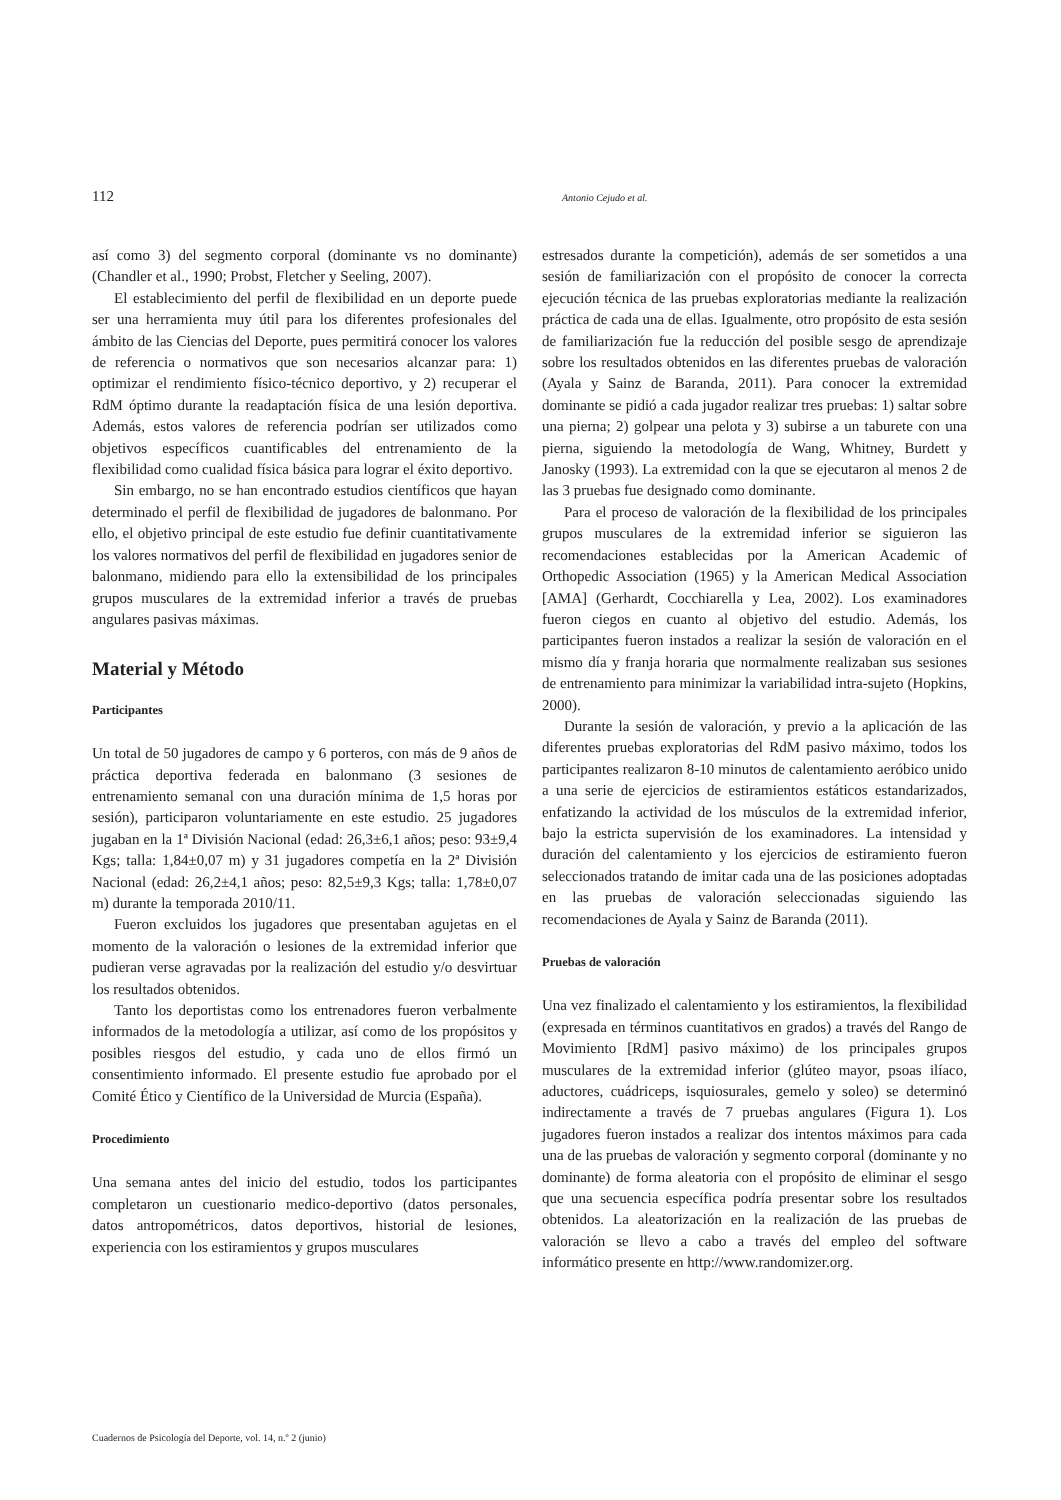112 Antonio Cejudo et al.
así como 3) del segmento corporal (dominante vs no dominante) (Chandler et al., 1990; Probst, Fletcher y Seeling, 2007).
El establecimiento del perfil de flexibilidad en un deporte puede ser una herramienta muy útil para los diferentes profesionales del ámbito de las Ciencias del Deporte, pues permitirá conocer los valores de referencia o normativos que son necesarios alcanzar para: 1) optimizar el rendimiento físico-técnico deportivo, y 2) recuperar el RdM óptimo durante la readaptación física de una lesión deportiva. Además, estos valores de referencia podrían ser utilizados como objetivos específicos cuantificables del entrenamiento de la flexibilidad como cualidad física básica para lograr el éxito deportivo.
Sin embargo, no se han encontrado estudios científicos que hayan determinado el perfil de flexibilidad de jugadores de balonmano. Por ello, el objetivo principal de este estudio fue definir cuantitativamente los valores normativos del perfil de flexibilidad en jugadores senior de balonmano, midiendo para ello la extensibilidad de los principales grupos musculares de la extremidad inferior a través de pruebas angulares pasivas máximas.
Material y Método
Participantes
Un total de 50 jugadores de campo y 6 porteros, con más de 9 años de práctica deportiva federada en balonmano (3 sesiones de entrenamiento semanal con una duración mínima de 1,5 horas por sesión), participaron voluntariamente en este estudio. 25 jugadores jugaban en la 1ª División Nacional (edad: 26,3±6,1 años; peso: 93±9,4 Kgs; talla: 1,84±0,07 m) y 31 jugadores competía en la 2ª División Nacional (edad: 26,2±4,1 años; peso: 82,5±9,3 Kgs; talla: 1,78±0,07 m) durante la temporada 2010/11.
Fueron excluidos los jugadores que presentaban agujetas en el momento de la valoración o lesiones de la extremidad inferior que pudieran verse agravadas por la realización del estudio y/o desvirtuar los resultados obtenidos.
Tanto los deportistas como los entrenadores fueron verbalmente informados de la metodología a utilizar, así como de los propósitos y posibles riesgos del estudio, y cada uno de ellos firmó un consentimiento informado. El presente estudio fue aprobado por el Comité Ético y Científico de la Universidad de Murcia (España).
Procedimiento
Una semana antes del inicio del estudio, todos los participantes completaron un cuestionario medico-deportivo (datos personales, datos antropométricos, datos deportivos, historial de lesiones, experiencia con los estiramientos y grupos musculares
estresados durante la competición), además de ser sometidos a una sesión de familiarización con el propósito de conocer la correcta ejecución técnica de las pruebas exploratorias mediante la realización práctica de cada una de ellas. Igualmente, otro propósito de esta sesión de familiarización fue la reducción del posible sesgo de aprendizaje sobre los resultados obtenidos en las diferentes pruebas de valoración (Ayala y Sainz de Baranda, 2011). Para conocer la extremidad dominante se pidió a cada jugador realizar tres pruebas: 1) saltar sobre una pierna; 2) golpear una pelota y 3) subirse a un taburete con una pierna, siguiendo la metodología de Wang, Whitney, Burdett y Janosky (1993). La extremidad con la que se ejecutaron al menos 2 de las 3 pruebas fue designado como dominante.
Para el proceso de valoración de la flexibilidad de los principales grupos musculares de la extremidad inferior se siguieron las recomendaciones establecidas por la American Academic of Orthopedic Association (1965) y la American Medical Association [AMA] (Gerhardt, Cocchiarella y Lea, 2002). Los examinadores fueron ciegos en cuanto al objetivo del estudio. Además, los participantes fueron instados a realizar la sesión de valoración en el mismo día y franja horaria que normalmente realizaban sus sesiones de entrenamiento para minimizar la variabilidad intra-sujeto (Hopkins, 2000).
Durante la sesión de valoración, y previo a la aplicación de las diferentes pruebas exploratorias del RdM pasivo máximo, todos los participantes realizaron 8-10 minutos de calentamiento aeróbico unido a una serie de ejercicios de estiramientos estáticos estandarizados, enfatizando la actividad de los músculos de la extremidad inferior, bajo la estricta supervisión de los examinadores. La intensidad y duración del calentamiento y los ejercicios de estiramiento fueron seleccionados tratando de imitar cada una de las posiciones adoptadas en las pruebas de valoración seleccionadas siguiendo las recomendaciones de Ayala y Sainz de Baranda (2011).
Pruebas de valoración
Una vez finalizado el calentamiento y los estiramientos, la flexibilidad (expresada en términos cuantitativos en grados) a través del Rango de Movimiento [RdM] pasivo máximo) de los principales grupos musculares de la extremidad inferior (glúteo mayor, psoas ilíaco, aductores, cuádriceps, isquiosurales, gemelo y soleo) se determinó indirectamente a través de 7 pruebas angulares (Figura 1). Los jugadores fueron instados a realizar dos intentos máximos para cada una de las pruebas de valoración y segmento corporal (dominante y no dominante) de forma aleatoria con el propósito de eliminar el sesgo que una secuencia específica podría presentar sobre los resultados obtenidos. La aleatorización en la realización de las pruebas de valoración se llevo a cabo a través del empleo del software informático presente en http://www.randomizer.org.
Cuadernos de Psicología del Deporte, vol. 14, n.º 2 (junio)